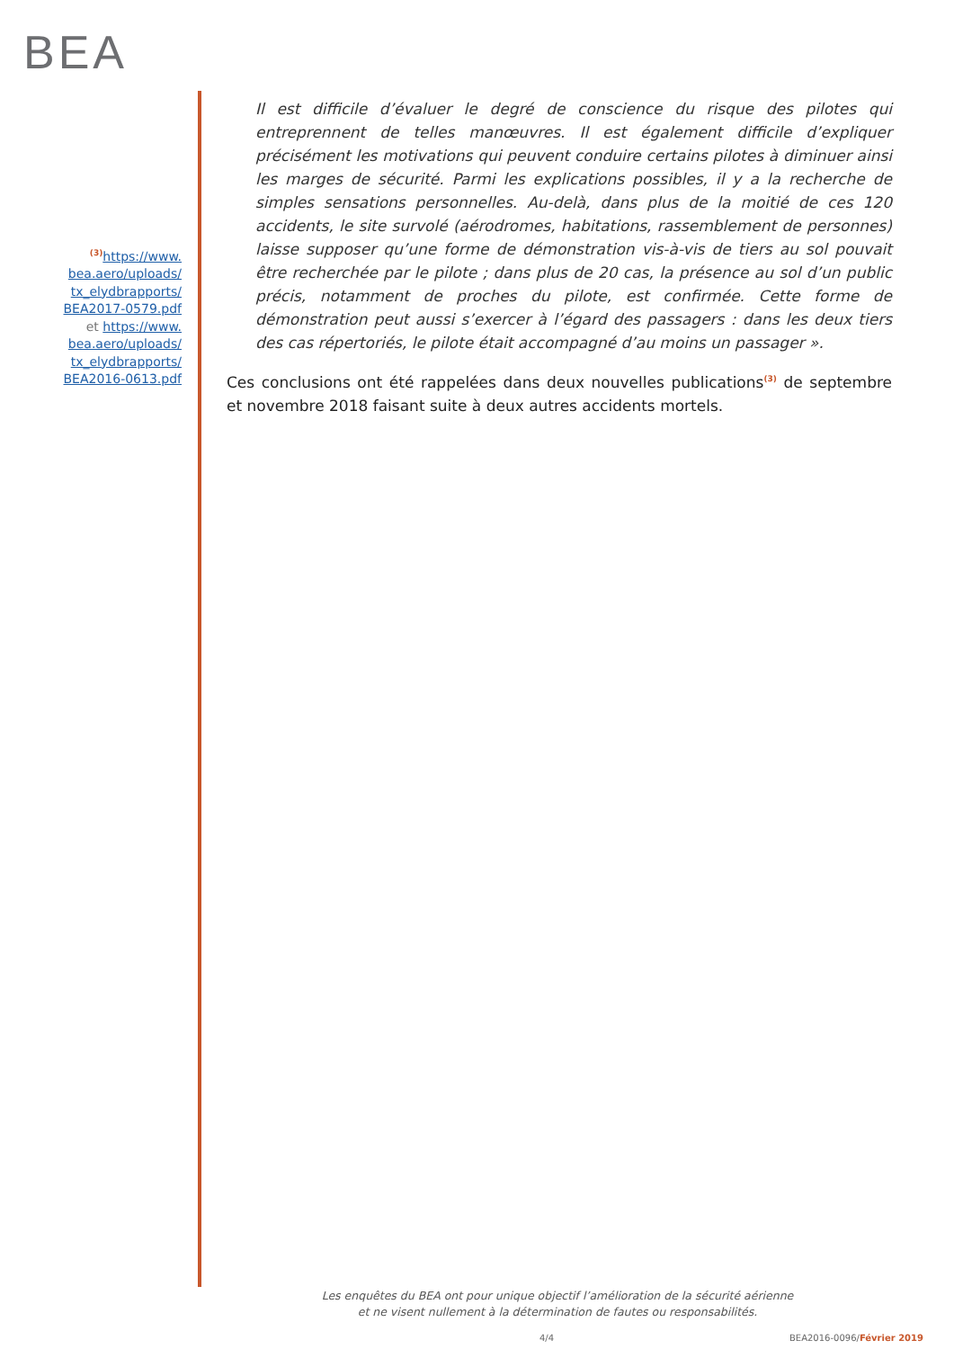BEA
<sup>(3)</sup> https://www.
bea.aero/uploads/
tx_elydbrapports/
BEA2017-0579.pdf
et https://www.
bea.aero/uploads/
tx_elydbrapports/
BEA2016-0613.pdf
Il est difficile d’évaluer le degré de conscience du risque des pilotes qui entreprennent de telles manœuvres. Il est également difficile d’expliquer précisément les motivations qui peuvent conduire certains pilotes à diminuer ainsi les marges de sécurité. Parmi les explications possibles, il y a la recherche de simples sensations personnelles. Au-delà, dans plus de la moitié de ces 120 accidents, le site survolé (aérodromes, habitations, rassemblement de personnes) laisse supposer qu’une forme de démonstration vis-à-vis de tiers au sol pouvait être recherchée par le pilote ; dans plus de 20 cas, la présence au sol d’un public précis, notamment de proches du pilote, est confirmée. Cette forme de démonstration peut aussi s’exercer à l’égard des passagers : dans les deux tiers des cas répertoriés, le pilote était accompagné d’au moins un passager ».
Ces conclusions ont été rappelées dans deux nouvelles publications<sup>(3)</sup> de septembre et novembre 2018 faisant suite à deux autres accidents mortels.
Les enquêtes du BEA ont pour unique objectif l’amélioration de la sécurité aérienne
et ne visent nullement à la détermination de fautes ou responsabilités.
4/4 BEA2016-0096/Février 2019